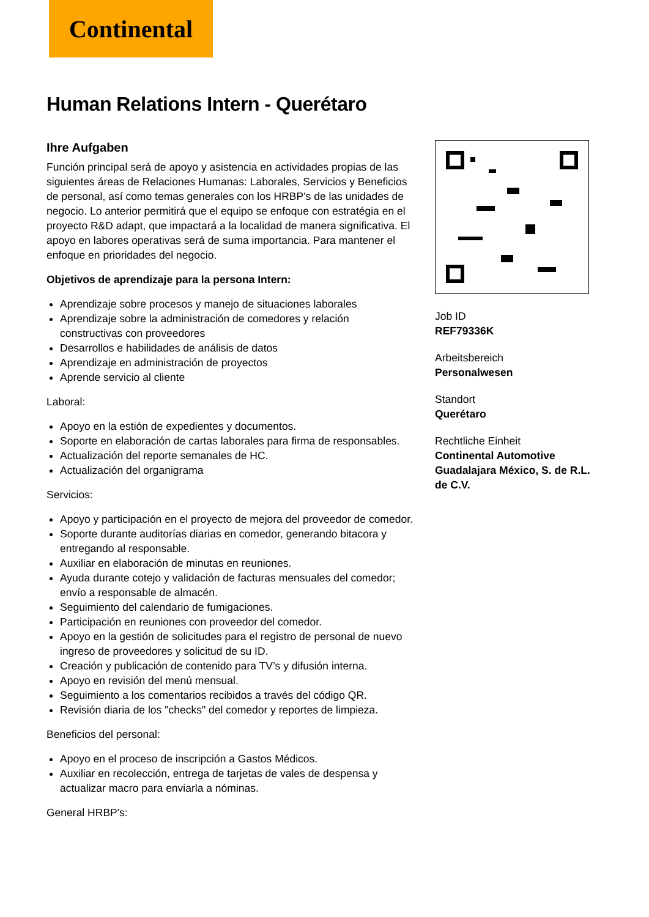Continental
Human Relations Intern - Querétaro
Ihre Aufgaben
Función principal será de apoyo y asistencia en actividades propias de las siguientes áreas de Relaciones Humanas: Laborales, Servicios y Beneficios de personal, así como temas generales con los HRBP's de las unidades de negocio. Lo anterior permitirá que el equipo se enfoque con estratégia en el proyecto R&D adapt, que impactará a la localidad de manera significativa. El apoyo en labores operativas será de suma importancia. Para mantener el enfoque en prioridades del negocio.
Objetivos de aprendizaje para la persona Intern:
Aprendizaje sobre procesos y manejo de situaciones laborales
Aprendizaje sobre la administración de comedores y relación constructivas con proveedores
Desarrollos e habilidades de análisis de datos
Aprendizaje en administración de proyectos
Aprende servicio al cliente
Laboral:
Apoyo en la estión de expedientes y documentos.
Soporte en elaboración de cartas laborales para firma de responsables.
Actualización del reporte semanales de HC.
Actualización del organigrama
Servicios:
Apoyo y participación en el proyecto de mejora del proveedor de comedor.
Soporte durante auditorías diarias en comedor, generando bitacora y entregando al responsable.
Auxiliar en elaboración de minutas en reuniones.
Ayuda durante cotejo y validación de facturas mensuales del comedor; envío a responsable de almacén.
Seguimiento del calendario de fumigaciones.
Participación en reuniones con proveedor del comedor.
Apoyo en la gestión de solicitudes para el registro de personal de nuevo ingreso de proveedores y solicitud de su ID.
Creación y publicación de contenido para TV’s y difusión interna.
Apoyo en revisión del menú mensual.
Seguimiento a los comentarios recibidos a través del código QR.
Revisión diaria de los "checks" del comedor y reportes de limpieza.
Beneficios del personal:
Apoyo en el proceso de inscripción a Gastos Médicos.
Auxiliar en recolección, entrega de tarjetas de vales de despensa y actualizar macro para enviarla a nóminas.
General HRBP's:
Job ID
REF79336K
Arbeitsbereich
Personalwesen
Standort
Querétaro
Rechtliche Einheit
Continental Automotive Guadalajara México, S. de R.L. de C.V.